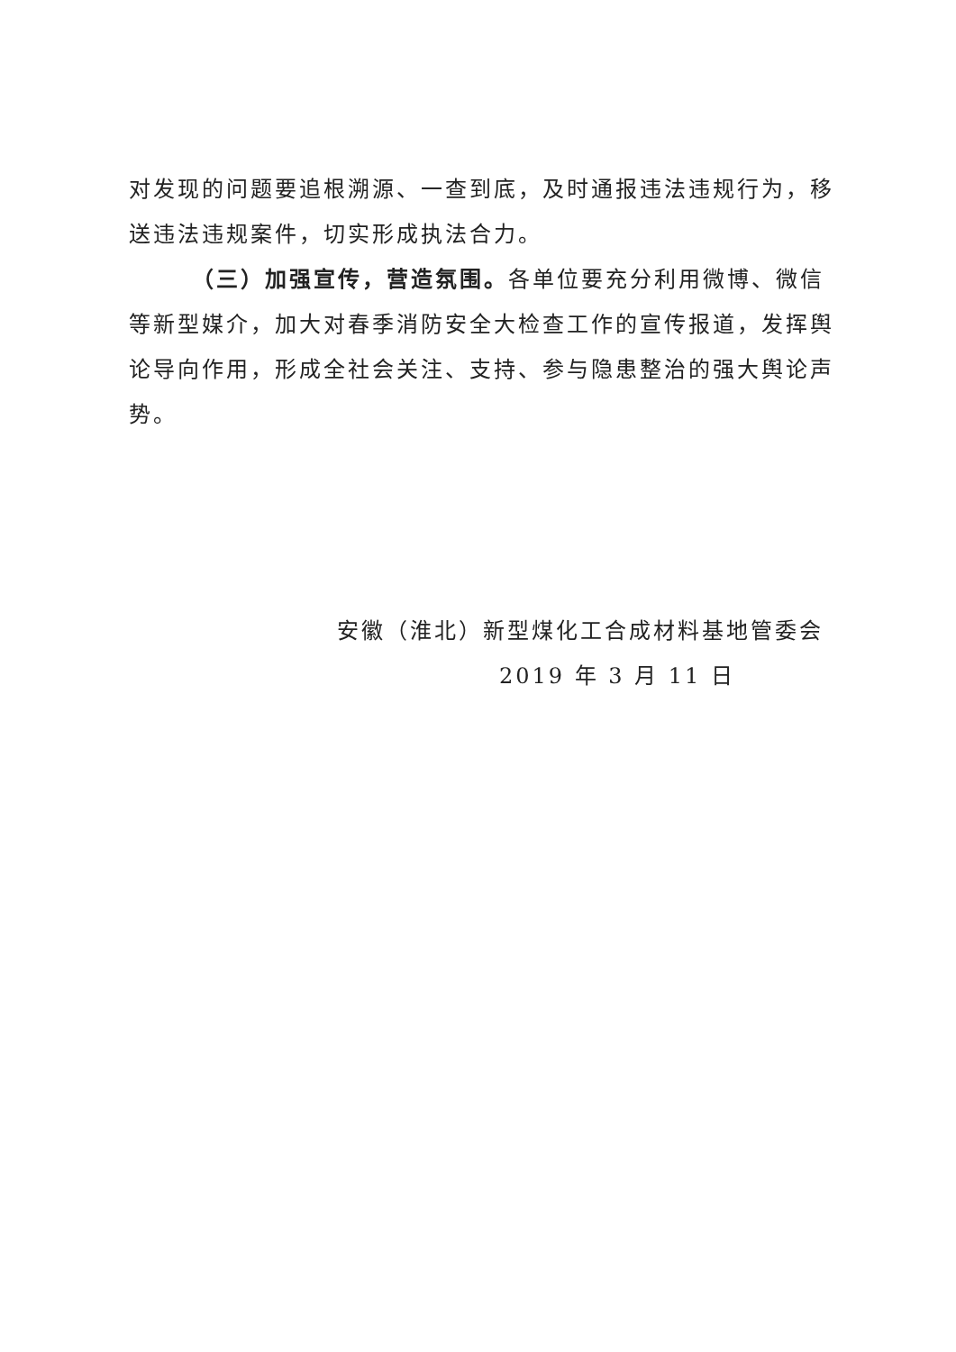对发现的问题要追根溯源、一查到底，及时通报违法违规行为，移送违法违规案件，切实形成执法合力。
（三）加强宣传，营造氛围。各单位要充分利用微博、微信等新型媒介，加大对春季消防安全大检查工作的宣传报道，发挥舆论导向作用，形成全社会关注、支持、参与隐患整治的强大舆论声势。
安徽（淮北）新型煤化工合成材料基地管委会
2019 年 3 月 11 日